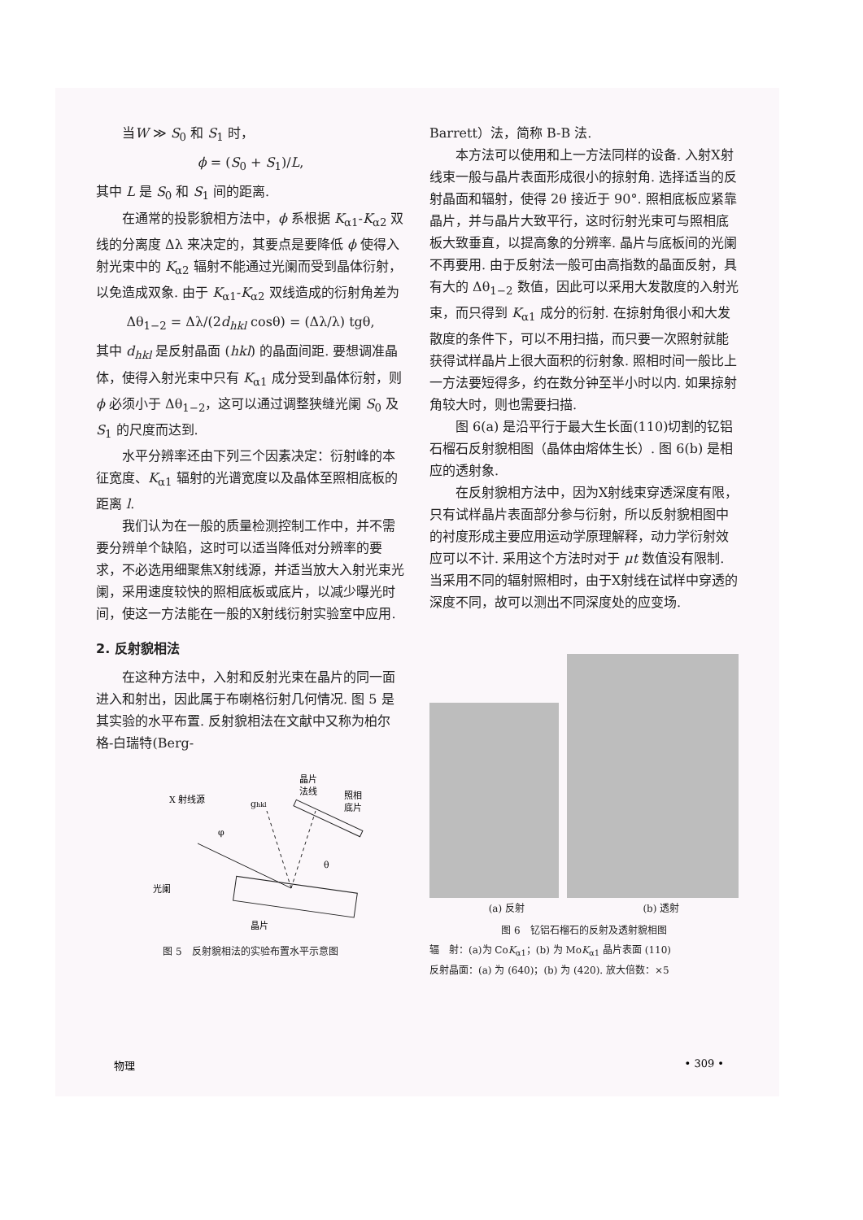当W ≫ S<sub>0</sub> 和 S<sub>1</sub> 时，
ϕ = (S<sub>0</sub> + S<sub>1</sub>)/L,
其中 L 是 S<sub>0</sub> 和 S<sub>1</sub> 间的距离.
在通常的投影貌相方法中，ϕ 系根据 K<sub>α1</sub>-K<sub>α2</sub> 双线的分离度 Δλ 来决定的，其要点是要降低 ϕ 使得入射光束中的 K<sub>α2</sub> 辐射不能通过光阑而受到晶体衍射，以免造成双象. 由于 K<sub>α1</sub>-K<sub>α2</sub> 双线造成的衍射角差为
Δθ<sub>1−2</sub> = Δλ/(2d<sub>hkl</sub> cosθ) = (Δλ/λ) tgθ,
其中 d<sub>hkl</sub> 是反射晶面 (hkl) 的晶面间距. 要想调准晶体，使得入射光束中只有 K<sub>α1</sub> 成分受到晶体衍射，则 ϕ 必须小于 Δθ<sub>1−2</sub>，这可以通过调整狭缝光阑 S<sub>0</sub> 及 S<sub>1</sub> 的尺度而达到.
水平分辨率还由下列三个因素决定：衍射峰的本征宽度、K<sub>α1</sub> 辐射的光谱宽度以及晶体至照相底板的距离 l.
我们认为在一般的质量检测控制工作中，并不需要分辨单个缺陷，这时可以适当降低对分辨率的要求，不必选用细聚焦X射线源，并适当放大入射光束光阑，采用速度较快的照相底板或底片，以减少曝光时间，使这一方法能在一般的X射线衍射实验室中应用.
2. 反射貌相法
在这种方法中，入射和反射光束在晶片的同一面进入和射出，因此属于布喇格衍射几何情况. 图 5 是其实验的水平布置. 反射貌相法在文献中又称为柏尔格-白瑞特(Berg-
X 射线源
ghkl
晶片
法线
照相
底片
光阑
晶片
φ
θ
图 5　反射貌相法的实验布置水平示意图
Barrett）法，简称 B-B 法.
本方法可以使用和上一方法同样的设备. 入射X射线束一般与晶片表面形成很小的掠射角. 选择适当的反射晶面和辐射，使得 2θ 接近于 90°. 照相底板应紧靠晶片，并与晶片大致平行，这时衍射光束可与照相底板大致垂直，以提高象的分辨率. 晶片与底板间的光阑不再要用. 由于反射法一般可由高指数的晶面反射，具有大的 Δθ<sub>1−2</sub> 数值，因此可以采用大发散度的入射光束，而只得到 K<sub>α1</sub> 成分的衍射. 在掠射角很小和大发散度的条件下，可以不用扫描，而只要一次照射就能获得试样晶片上很大面积的衍射象. 照相时间一般比上一方法要短得多，约在数分钟至半小时以内. 如果掠射角较大时，则也需要扫描.
图 6(a) 是沿平行于最大生长面(110)切割的钇铝石榴石反射貌相图（晶体由熔体生长）. 图 6(b) 是相应的透射象.
在反射貌相方法中，因为X射线束穿透深度有限，只有试样晶片表面部分参与衍射，所以反射貌相图中的衬度形成主要应用运动学原理解释，动力学衍射效应可以不计. 采用这个方法时对于 μt 数值没有限制. 当采用不同的辐射照相时，由于X射线在试样中穿透的深度不同，故可以测出不同深度处的应变场.
(a) 反射 (b) 透射
图 6　钇铝石榴石的反射及透射貌相图
辐　射：(a)为 CoK<sub>α1</sub>；(b) 为 MoK<sub>α1</sub> 晶片表面 (110)
反射晶面：(a) 为 (640)；(b) 为 (420). 放大倍数：×5
物理 • 309 •